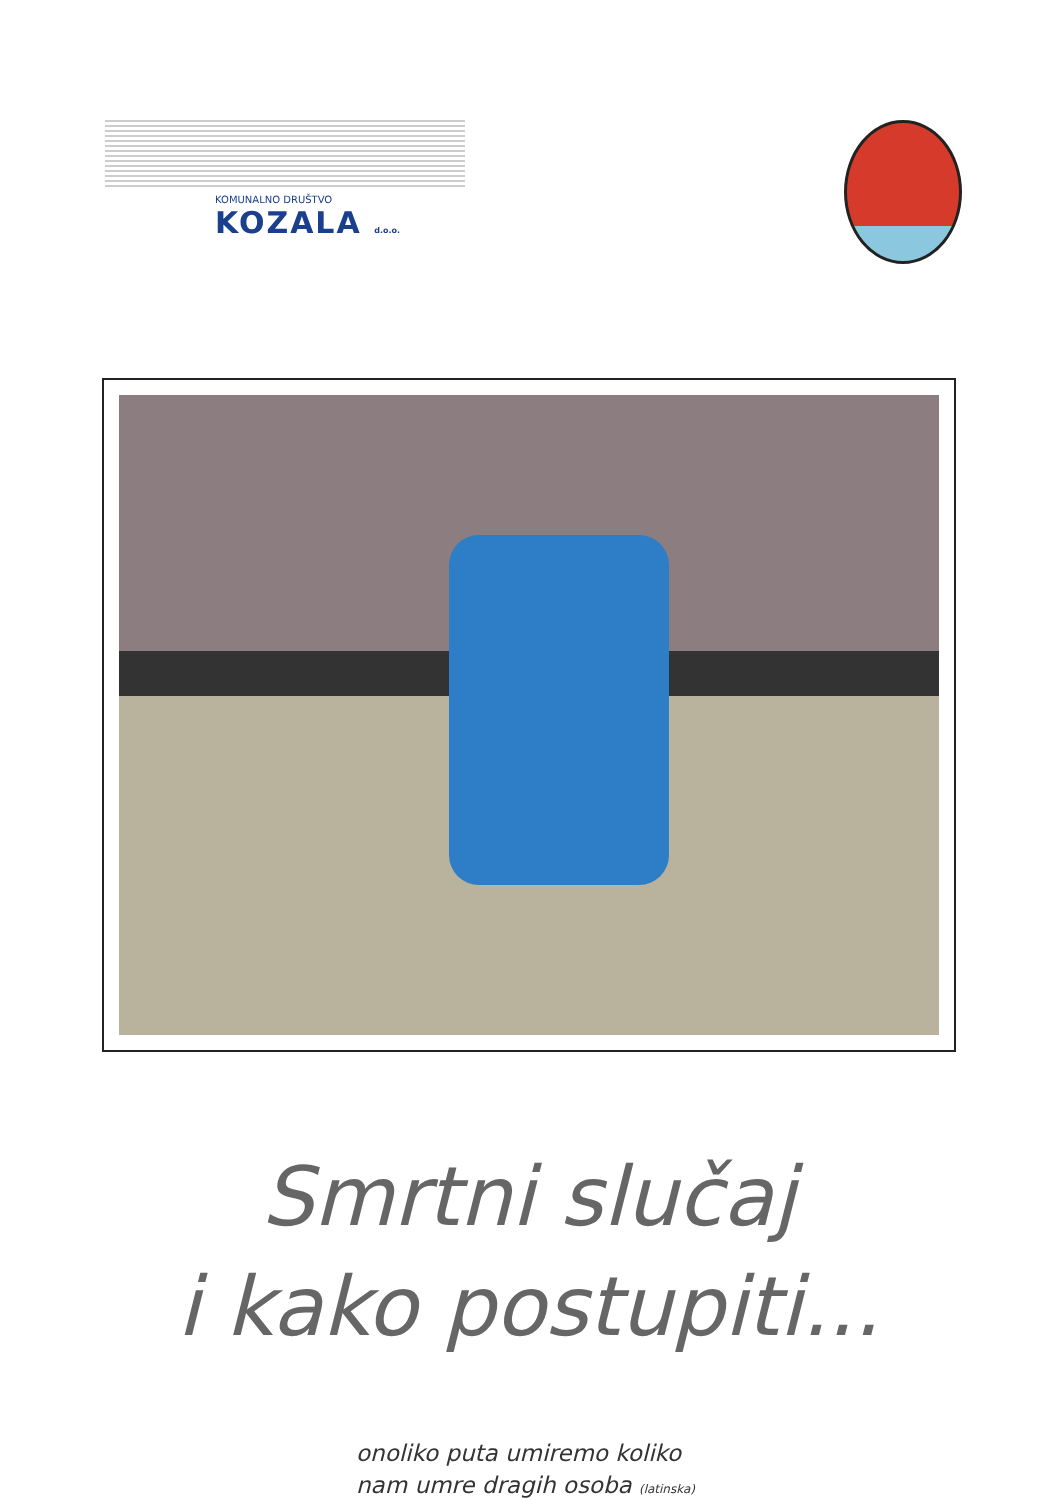KOMUNALNO DRUŠTVO
KOZALA d.o.o.
Smrtni slučaj
i kako postupiti...
onoliko puta umiremo koliko
nam umre dragih osoba (latinska)